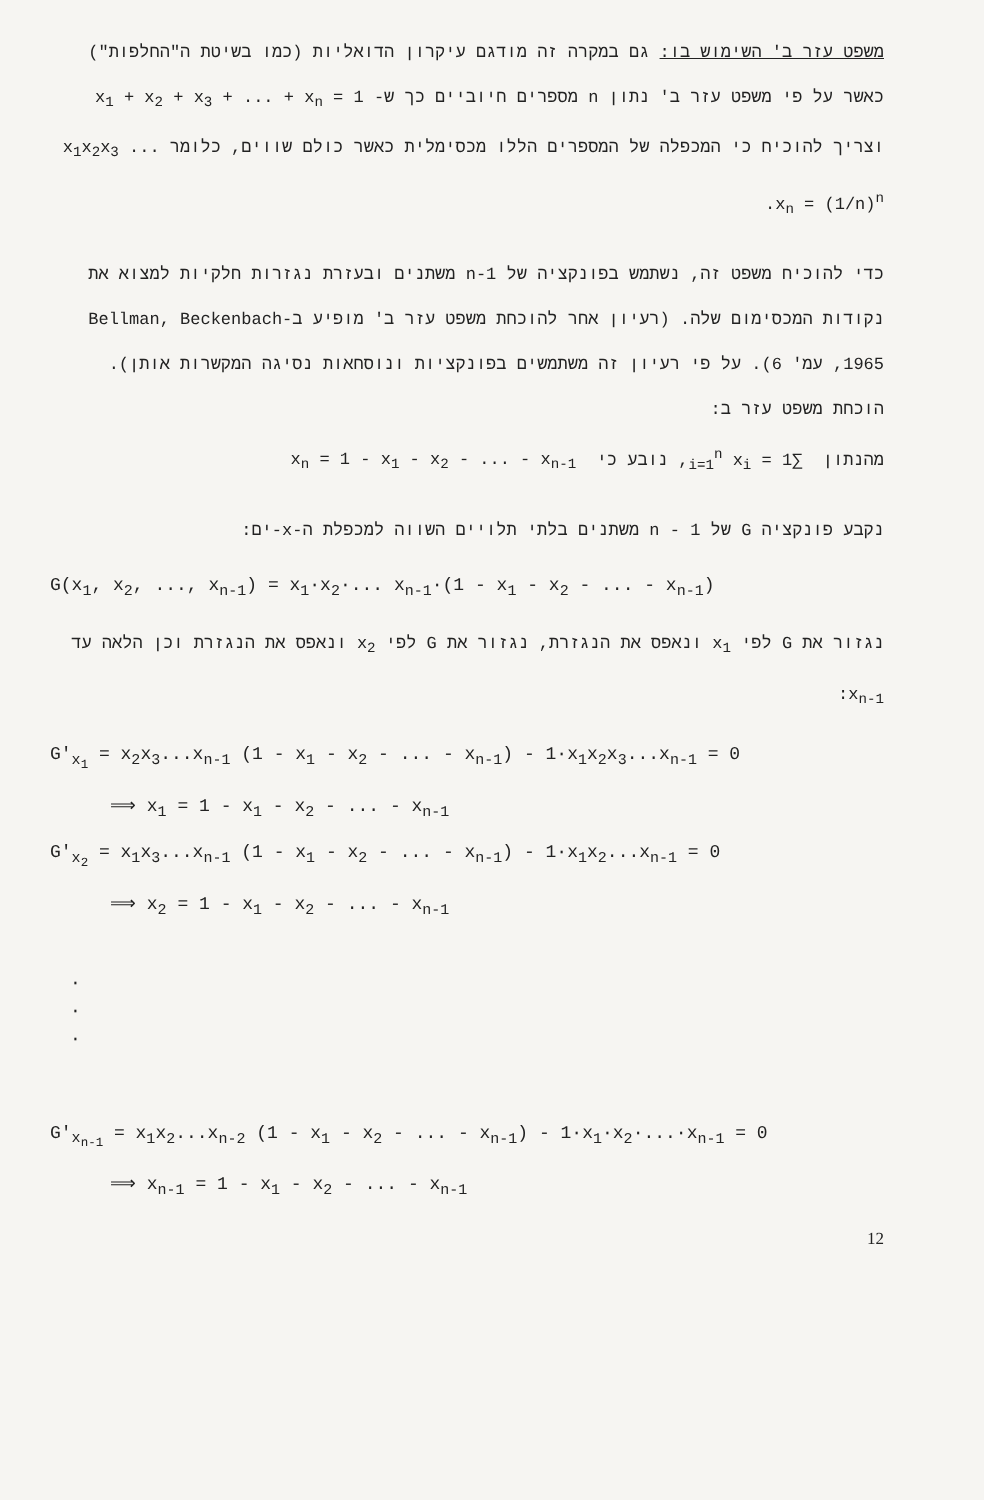משפט עזר ב' השימוש בו: גם במקרה זה מודגם עיקרון הדואליות (כמו בשיטת ה"החלפות") כאשר על פי משפט עזר ב' נתון n מספרים חיוביים כך ש- x<sub>1</sub> + x<sub>2</sub> + x<sub>3</sub> + ... + x<sub>n</sub> = 1 וצריך להוכיח כי המכפלה של המספרים הללו מכסימלית כאשר כולם שווים, כלומר x<sub>1</sub>x<sub>2</sub>x<sub>3</sub> ... x<sub>n</sub> = (1/n)<sup>n</sup>.
כדי להוכיח משפט זה, נשתמש בפונקציה של n-1 משתנים ובעזרת נגזרות חלקיות למצוא את נקודות המכסימום שלה. (רעיון אחר להוכחת משפט עזר ב' מופיע ב-Bellman, Beckenbach 1965, עמ' 6). על פי רעיון זה משתמשים בפונקציות ונוסחאות נסיגה המקשרות אותן).
הוכחת משפט עזר ב:
מהנתון ∑<sub>i=1</sub><sup>n</sup> x<sub>i</sub> = 1, נובע כי x<sub>n</sub> = 1 - x<sub>1</sub> - x<sub>2</sub> - ... - x<sub>n-1</sub>
נקבע פונקציה G של n - 1 משתנים בלתי תלויים השווה למכפלת ה-x-ים:
G(x<sub>1</sub>, x<sub>2</sub>, ..., x<sub>n-1</sub>) = x<sub>1</sub>·x<sub>2</sub>·... x<sub>n-1</sub>·(1 - x<sub>1</sub> - x<sub>2</sub> - ... - x<sub>n-1</sub>)
נגזור את G לפי x<sub>1</sub> ונאפס את הנגזרת, נגזור את G לפי x<sub>2</sub> ונאפס את הנגזרת וכן הלאה עד x<sub>n-1</sub>:
G'<sub>x<sub>1</sub></sub> = x<sub>2</sub>x<sub>3</sub>...x<sub>n-1</sub> (1 - x<sub>1</sub> - x<sub>2</sub> - ... - x<sub>n-1</sub>) - 1·x<sub>1</sub>x<sub>2</sub>x<sub>3</sub>...x<sub>n-1</sub> = 0
⟹ x<sub>1</sub> = 1 - x<sub>1</sub> - x<sub>2</sub> - ... - x<sub>n-1</sub>
G'<sub>x<sub>2</sub></sub> = x<sub>1</sub>x<sub>3</sub>...x<sub>n-1</sub> (1 - x<sub>1</sub> - x<sub>2</sub> - ... - x<sub>n-1</sub>) - 1·x<sub>1</sub>x<sub>2</sub>...x<sub>n-1</sub> = 0
⟹ x<sub>2</sub> = 1 - x<sub>1</sub> - x<sub>2</sub> - ... - x<sub>n-1</sub>
·
·
·
G'<sub>x<sub>n-1</sub></sub> = x<sub>1</sub>x<sub>2</sub>...x<sub>n-2</sub> (1 - x<sub>1</sub> - x<sub>2</sub> - ... - x<sub>n-1</sub>) - 1·x<sub>1</sub>·x<sub>2</sub>·...·x<sub>n-1</sub> = 0
⟹ x<sub>n-1</sub> = 1 - x<sub>1</sub> - x<sub>2</sub> - ... - x<sub>n-1</sub>
12